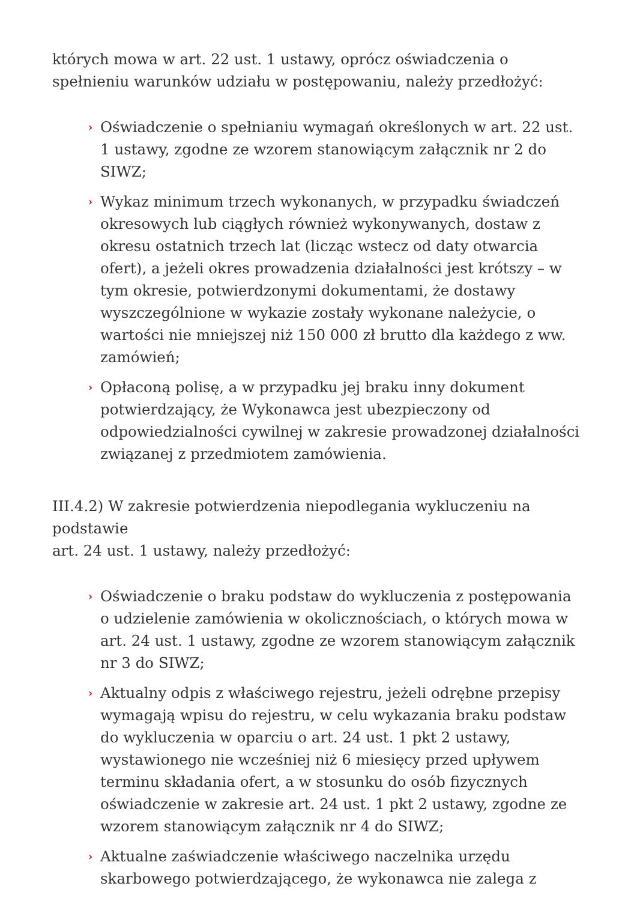których mowa w art. 22 ust. 1 ustawy, oprócz oświadczenia o spełnieniu warunków udziału w postępowaniu, należy przedłożyć:
› Oświadczenie o spełnianiu wymagań określonych w art. 22 ust. 1 ustawy, zgodne ze wzorem stanowiącym załącznik nr 2 do SIWZ;
› Wykaz minimum trzech wykonanych, w przypadku świadczeń okresowych lub ciągłych również wykonywanych, dostaw z okresu ostatnich trzech lat (licząc wstecz od daty otwarcia ofert), a jeżeli okres prowadzenia działalności jest krótszy – w tym okresie, potwierdzonymi dokumentami, że dostawy wyszczególnione w wykazie zostały wykonane należycie, o wartości nie mniejszej niż 150 000 zł brutto dla każdego z ww. zamówień;
› Opłaconą polisę, a w przypadku jej braku inny dokument potwierdzający, że Wykonawca jest ubezpieczony od odpowiedzialności cywilnej w zakresie prowadzonej działalności związanej z przedmiotem zamówienia.
III.4.2) W zakresie potwierdzenia niepodlegania wykluczeniu na podstawie
art. 24 ust. 1 ustawy, należy przedłożyć:
› Oświadczenie o braku podstaw do wykluczenia z postępowania o udzielenie zamówienia w okolicznościach, o których mowa w art. 24 ust. 1 ustawy, zgodne ze wzorem stanowiącym załącznik nr 3 do SIWZ;
› Aktualny odpis z właściwego rejestru, jeżeli odrębne przepisy wymagają wpisu do rejestru, w celu wykazania braku podstaw do wykluczenia w oparciu o art. 24 ust. 1 pkt 2 ustawy, wystawionego nie wcześniej niż 6 miesięcy przed upływem terminu składania ofert, a w stosunku do osób fizycznych oświadczenie w zakresie art. 24 ust. 1 pkt 2 ustawy, zgodne ze wzorem stanowiącym załącznik nr 4 do SIWZ;
› Aktualne zaświadczenie właściwego naczelnika urzędu skarbowego potwierdzającego, że wykonawca nie zalega z